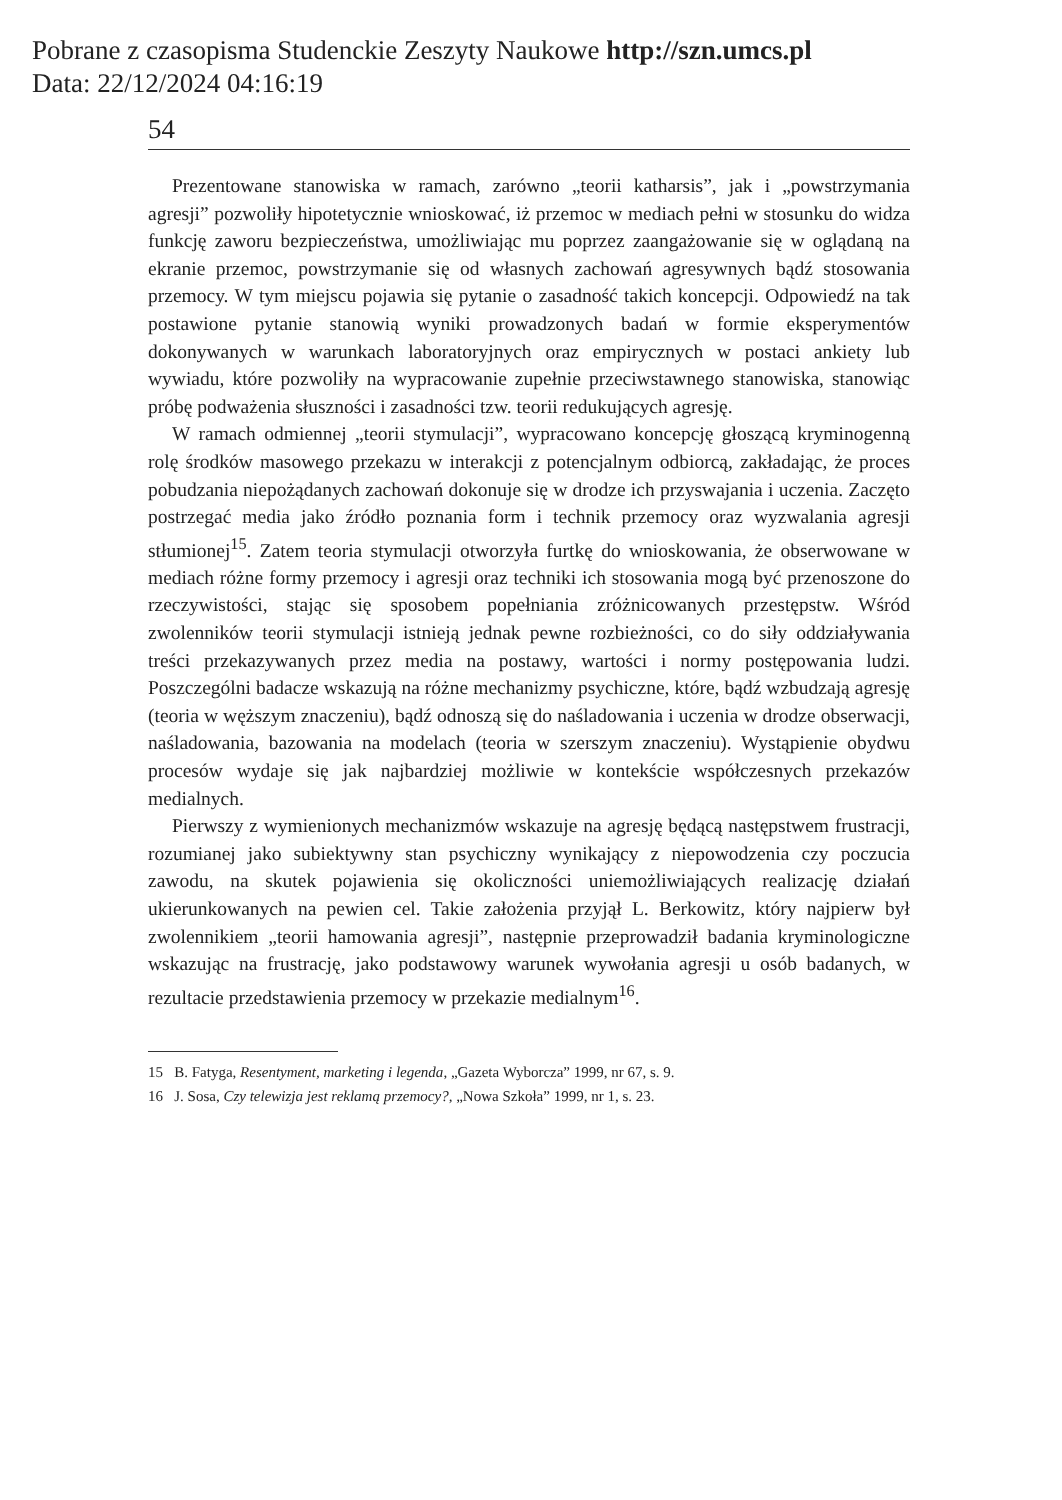Pobrane z czasopisma Studenckie Zeszyty Naukowe http://szn.umcs.pl
Data: 22/12/2024 04:16:19
54
Prezentowane stanowiska w ramach, zarówno „teorii katharsis”, jak i „powstrzymania agresji” pozwoliły hipotetycznie wnioskować, iż przemoc w mediach pełni w stosunku do widza funkcję zaworu bezpieczeństwa, umożliwiając mu poprzez zaangażowanie się w oglądaną na ekranie przemoc, powstrzymanie się od własnych zachowań agresywnych bądź stosowania przemocy. W tym miejscu pojawia się pytanie o zasadność takich koncepcji. Odpowiedź na tak postawione pytanie stanowią wyniki prowadzonych badań w formie eksperymentów dokonywanych w warunkach laboratoryjnych oraz empirycznych w postaci ankiety lub wywiadu, które pozwoliły na wypracowanie zupełnie przeciwstawnego stanowiska, stanowiąc próbę podważenia słuszności i zasadności tzw. teorii redukujących agresję.
W ramach odmiennej „teorii stymulacji”, wypracowano koncepcję głoszącą kryminogenną rolę środków masowego przekazu w interakcji z potencjalnym odbiorcą, zakładając, że proces pobudzania niepożądanych zachowań dokonuje się w drodze ich przyswajania i uczenia. Zaczęto postrzegać media jako źródło poznania form i technik przemocy oraz wyzwalania agresji stłumionej<sup>15</sup>. Zatem teoria stymulacji otworzyła furtkę do wnioskowania, że obserwowane w mediach różne formy przemocy i agresji oraz techniki ich stosowania mogą być przenoszone do rzeczywistości, stając się sposobem popełniania zróżnicowanych przestępstw. Wśród zwolenników teorii stymulacji istnieją jednak pewne rozbieżności, co do siły oddziaływania treści przekazywanych przez media na postawy, wartości i normy postępowania ludzi. Poszczególni badacze wskazują na różne mechanizmy psychiczne, które, bądź wzbudzają agresję (teoria w węższym znaczeniu), bądź odnoszą się do naśladowania i uczenia w drodze obserwacji, naśladowania, bazowania na modelach (teoria w szerszym znaczeniu). Wystąpienie obydwu procesów wydaje się jak najbardziej możliwie w kontekście współczesnych przekazów medialnych.
Pierwszy z wymienionych mechanizmów wskazuje na agresję będącą następstwem frustracji, rozumianej jako subiektywny stan psychiczny wynikający z niepowodzenia czy poczucia zawodu, na skutek pojawienia się okoliczności uniemożliwiających realizację działań ukierunkowanych na pewien cel. Takie założenia przyjął L. Berkowitz, który najpierw był zwolennikiem „teorii hamowania agresji”, następnie przeprowadził badania kryminologiczne wskazując na frustrację, jako podstawowy warunek wywołania agresji u osób badanych, w rezultacie przedstawienia przemocy w przekazie medialnym<sup>16</sup>.
15 B. Fatyga, Resentyment, marketing i legenda, „Gazeta Wyborcza” 1999, nr 67, s. 9.
16 J. Sosa, Czy telewizja jest reklamą przemocy?, „Nowa Szkoła” 1999, nr 1, s. 23.